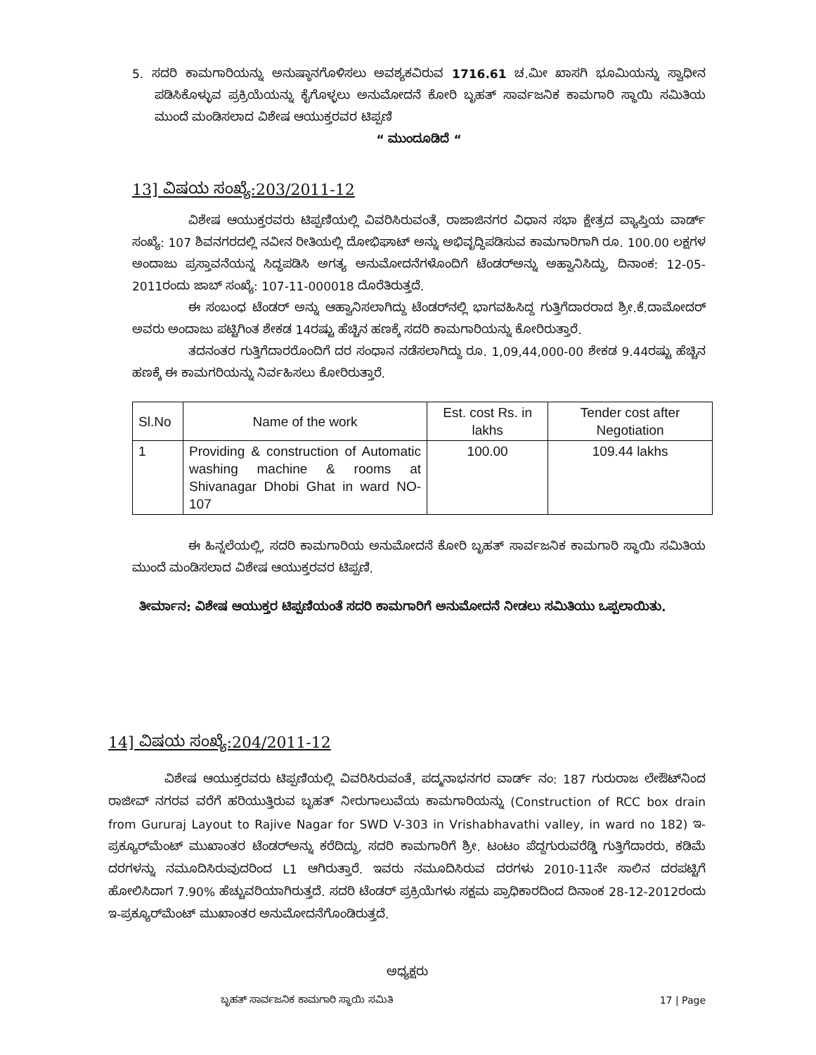5. ಸದರಿ ಕಾಮಗಾರಿಯನ್ನು ಅನುಷ್ಠಾನಗೊಳಿಸಲು ಅವಶ್ಯಕವಿರುವ 1716.61 ಚ.ಮೀ ಖಾಸಗಿ ಭೂಮಿಯನ್ನು ಸ್ವಾಧೀನ ಪಡಿಸಿಕೊಳ್ಳುವ ಪ್ರಕ್ರಿಯೆಯನ್ನು ಕೈಗೊಳ್ಳಲು ಅನುಮೋದನೆ ಕೋರಿ ಬೃಹತ್ ಸಾರ್ವಜನಿಕ ಕಾಮಗಾರಿ ಸ್ಥಾಯಿ ಸಮಿತಿಯ ಮುಂದೆ ಮಂಡಿಸಲಾದ ವಿಶೇಷ ಆಯುಕ್ತರವರ ಟಿಪ್ಪಣಿ
“ ಮುಂದೂಡಿದೆ “
13] ವಿಷಯ ಸಂಖ್ಯೆ:203/2011-12
ವಿಶೇಷ ಆಯುಕ್ತರವರು ಟಿಪ್ಪಣಿಯಲ್ಲಿ ವಿವರಿಸಿರುವಂತೆ, ರಾಜಾಜಿನಗರ ವಿಧಾನ ಸಭಾ ಕ್ಷೇತ್ರದ ವ್ಯಾಪ್ತಿಯ ವಾರ್ಡ್ ಸಂಖ್ಯೆ: 107 ಶಿವನಗರದಲ್ಲಿ ನವೀನ ರೀತಿಯಲ್ಲಿ ದೋಭಿಘಾಟ್ ಅನ್ನು ಅಭಿವೃದ್ಧಿಪಡಿಸುವ ಕಾಮಗಾರಿಗಾಗಿ ರೂ. 100.00 ಲಕ್ಷಗಳ ಅಂದಾಜು ಪ್ರಸ್ತಾವನೆಯನ್ನ ಸಿದ್ಧಪಡಿಸಿ ಅಗತ್ಯ ಅನುಮೋದನೆಗಳೊಂದಿಗೆ ಟೆಂಡರ್‌ಅನ್ನು ಅಹ್ವಾನಿಸಿದ್ದು, ದಿನಾಂಕ: 12-05-2011ರಂದು ಜಾಬ್ ಸಂಖ್ಯೆ: 107-11-000018 ದೊರೆತಿರುತ್ತದೆ.
ಈ ಸಂಬಂಧ ಟೆಂಡರ್ ಅನ್ನು ಆಹ್ವಾನಿಸಲಾಗಿದ್ದು ಟೆಂಡರ್‌ನಲ್ಲಿ ಭಾಗವಹಿಸಿದ್ದ ಗುತ್ತಿಗೆದಾರರಾದ ಶ್ರೀ.ಕೆ.ದಾಮೋದರ್ ಅವರು ಅಂದಾಜು ಪಟ್ಟಿಗಿಂತ ಶೇಕಡ 14ರಷ್ಟು ಹೆಚ್ಚಿನ ಹಣಕ್ಕೆ ಸದರಿ ಕಾಮಗಾರಿಯನ್ನು ಕೋರಿರುತ್ತಾರೆ.
ತದನಂತರ ಗುತ್ತಿಗೆದಾರರೊಂದಿಗೆ ದರ ಸಂಧಾನ ನಡೆಸಲಾಗಿದ್ದು ರೂ. 1,09,44,000-00 ಶೇಕಡ 9.44ರಷ್ಟು ಹೆಚ್ಚಿನ ಹಣಕ್ಕೆ ಈ ಕಾಮಗರಿಯನ್ನು ನಿರ್ವಹಿಸಲು ಕೋರಿರುತ್ತಾರೆ.
| Sl.No | Name of the work | Est. cost Rs. in lakhs | Tender cost after Negotiation |
| --- | --- | --- | --- |
| 1 | Providing & construction of Automatic washing machine & rooms at Shivanagar Dhobi Ghat in ward NO-107 | 100.00 | 109.44 lakhs |
ಈ ಹಿನ್ನಲೆಯಲ್ಲಿ, ಸದರಿ ಕಾಮಗಾರಿಯ ಅನುಮೋದನೆ ಕೋರಿ ಬೃಹತ್ ಸಾರ್ವಜನಿಕ ಕಾಮಗಾರಿ ಸ್ಥಾಯಿ ಸಮಿತಿಯ ಮುಂದೆ ಮಂಡಿಸಲಾದ ವಿಶೇಷ ಆಯುಕ್ತರವರ ಟಿಪ್ಪಣಿ.
ತೀರ್ಮಾನ: ವಿಶೇಷ ಆಯುಕ್ತರ ಟಿಪ್ಪಣಿಯಂತೆ ಸದರಿ ಕಾಮಗಾರಿಗೆ ಅನುಮೋದನೆ ನೀಡಲು ಸಮಿತಿಯು ಒಪ್ಪಲಾಯಿತು.
14] ವಿಷಯ ಸಂಖ್ಯೆ:204/2011-12
ವಿಶೇಷ ಆಯುಕ್ತರವರು ಟಿಪ್ಪಣಿಯಲ್ಲಿ ವಿವರಿಸಿರುವಂತೆ, ಪದ್ಮನಾಭನಗರ ವಾರ್ಡ್ ನಂ: 187 ಗುರುರಾಜ ಲೇಔಟ್‌ನಿಂದ ರಾಜೀವ್ ನಗರವ ವರೆಗೆ ಹರಿಯುತ್ತಿರುವ ಬೃಹತ್ ನೀರುಗಾಲುವೆಯ ಕಾಮಗಾರಿಯನ್ನು (Construction of RCC box drain from Gururaj Layout to Rajive Nagar for SWD V-303 in Vrishabhavathi valley, in ward no 182) ಇ-ಪ್ರಕ್ಯೂರ್‌ಮೆಂಟ್ ಮುಖಾಂತರ ಟೆಂಡರ್‌ಅನ್ನು ಕರೆದಿದ್ದು, ಸದರಿ ಕಾಮಗಾರಿಗೆ ಶ್ರೀ. ಟಂಟಂ ಪೆದ್ದಗುರುವರೆಡ್ಡಿ ಗುತ್ತಿಗೆದಾರರು, ಕಡಿಮೆ ದರಗಳನ್ನು ನಮೂದಿಸಿರುವುದರಿಂದ L1 ಆಗಿರುತ್ತಾರೆ. ಇವರು ನಮೂದಿಸಿರುವ ದರಗಳು 2010-11ನೇ ಸಾಲಿನ ದರಪಟ್ಟಿಗೆ ಹೋಲಿಸಿದಾಗ 7.90% ಹೆಚ್ಚುವರಿಯಾಗಿರುತ್ತದೆ. ಸದರಿ ಟೆಂಡರ್ ಪ್ರಕ್ರಿಯೆಗಳು ಸಕ್ಷಮ ಪ್ರಾಧಿಕಾರದಿಂದ ದಿನಾಂಕ 28-12-2012ರಂದು ಇ-ಪ್ರಕ್ಯೂರ್‌ಮೆಂಟ್ ಮುಖಾಂತರ ಅನುಮೋದನೆಗೊಂಡಿರುತ್ತದೆ.
ಅಧ್ಯಕ್ಷರು
ಬೃಹತ್ ಸಾರ್ವಜನಿಕ ಕಾಮಗಾರಿ ಸ್ಥಾಯಿ ಸಮಿತಿ 17 | Page